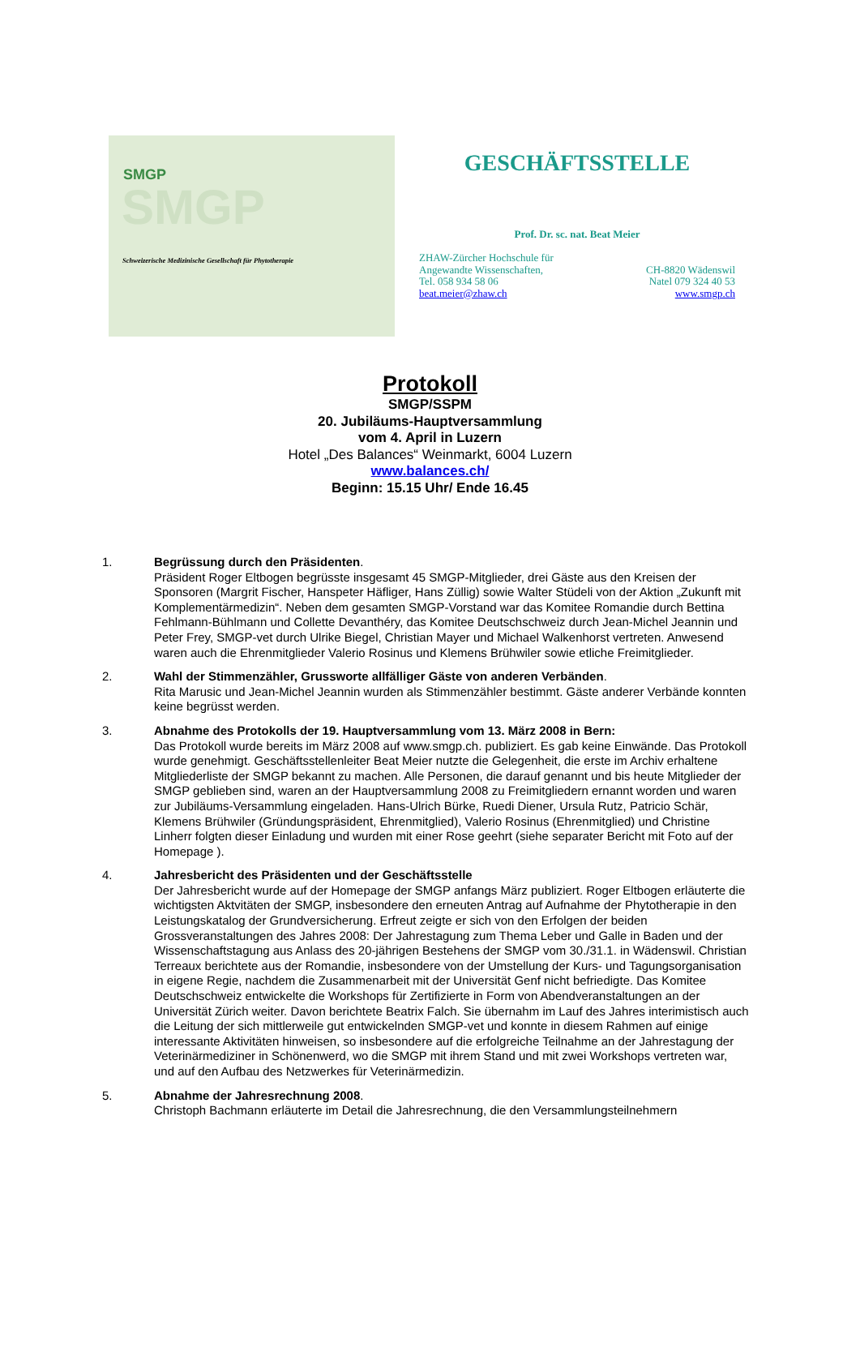SMGP
SMGP
Schweizerische Medizinische Gesellschaft für Phytotherapie
GESCHÄFTSSTELLE
Prof. Dr. sc. nat. Beat Meier
ZHAW-Zürcher Hochschule für
Angewandte Wissenschaften,
Tel. 058 934 58 06
beat.meier@zhaw.ch
CH-8820 Wädenswil
Natel 079 324 40 53
www.smgp.ch
Protokoll
SMGP/SSPM
20. Jubiläums-Hauptversammlung
vom 4. April in Luzern
Hotel „Des Balances“ Weinmarkt, 6004 Luzern
www.balances.ch/
Beginn: 15.15 Uhr/ Ende 16.45
1. Begrüssung durch den Präsidenten.
Präsident Roger Eltbogen begrüsste insgesamt 45 SMGP-Mitglieder, drei Gäste aus den Kreisen der Sponsoren (Margrit Fischer, Hanspeter Häfliger, Hans Züllig) sowie Walter Stüdeli von der Aktion „Zukunft mit Komplementärmedizin“. Neben dem gesamten SMGP-Vorstand war das Komitee Romandie durch Bettina Fehlmann-Bühlmann und Collette Devanthéry, das Komitee Deutschschweiz durch Jean-Michel Jeannin und Peter Frey, SMGP-vet durch Ulrike Biegel, Christian Mayer und Michael Walkenhorst vertreten. Anwesend waren auch die Ehrenmitglieder Valerio Rosinus und Klemens Brühwiler sowie etliche Freimitglieder.
2. Wahl der Stimmenzähler, Grussworte allfälliger Gäste von anderen Verbänden.
Rita Marusic und Jean-Michel Jeannin wurden als Stimmenzähler bestimmt. Gäste anderer Verbände konnten keine begrüsst werden.
3. Abnahme des Protokolls der 19. Hauptversammlung vom 13. März 2008 in Bern:
Das Protokoll wurde bereits im März 2008 auf www.smgp.ch. publiziert. Es gab keine Einwände. Das Protokoll wurde genehmigt. Geschäftsstellenleiter Beat Meier nutzte die Gelegenheit, die erste im Archiv erhaltene Mitgliederliste der SMGP bekannt zu machen. Alle Personen, die darauf genannt und bis heute Mitglieder der SMGP geblieben sind, waren an der Hauptversammlung 2008 zu Freimitgliedern ernannt worden und waren zur Jubiläums-Versammlung eingeladen. Hans-Ulrich Bürke, Ruedi Diener, Ursula Rutz, Patricio Schär, Klemens Brühwiler (Gründungspräsident, Ehrenmitglied), Valerio Rosinus (Ehrenmitglied) und Christine Linherr folgten dieser Einladung und wurden mit einer Rose geehrt (siehe separater Bericht mit Foto auf der Homepage ).
4. Jahresbericht des Präsidenten und der Geschäftsstelle
Der Jahresbericht wurde auf der Homepage der SMGP anfangs März publiziert. Roger Eltbogen erläuterte die wichtigsten Aktvitäten der SMGP, insbesondere den erneuten Antrag auf Aufnahme der Phytotherapie in den Leistungskatalog der Grundversicherung. Erfreut zeigte er sich von den Erfolgen der beiden Grossveranstaltungen des Jahres 2008: Der Jahrestagung zum Thema Leber und Galle in Baden und der Wissenschaftstagung aus Anlass des 20-jährigen Bestehens der SMGP vom 30./31.1. in Wädenswil. Christian Terreaux berichtete aus der Romandie, insbesondere von der Umstellung der Kurs- und Tagungsorganisation in eigene Regie, nachdem die Zusammenarbeit mit der Universität Genf nicht befriedigte. Das Komitee Deutschschweiz entwickelte die Workshops für Zertifizierte in Form von Abendveranstaltungen an der Universität Zürich weiter. Davon berichtete Beatrix Falch. Sie übernahm im Lauf des Jahres interimistisch auch die Leitung der sich mittlerweile gut entwickelnden SMGP-vet und konnte in diesem Rahmen auf einige interessante Aktivitäten hinweisen, so insbesondere auf die erfolgreiche Teilnahme an der Jahrestagung der Veterinärmediziner in Schönenwerd, wo die SMGP mit ihrem Stand und mit zwei Workshops vertreten war, und auf den Aufbau des Netzwerkes für Veterinärmedizin.
5. Abnahme der Jahresrechnung 2008.
Christoph Bachmann erläuterte im Detail die Jahresrechnung, die den Versammlungsteilnehmern